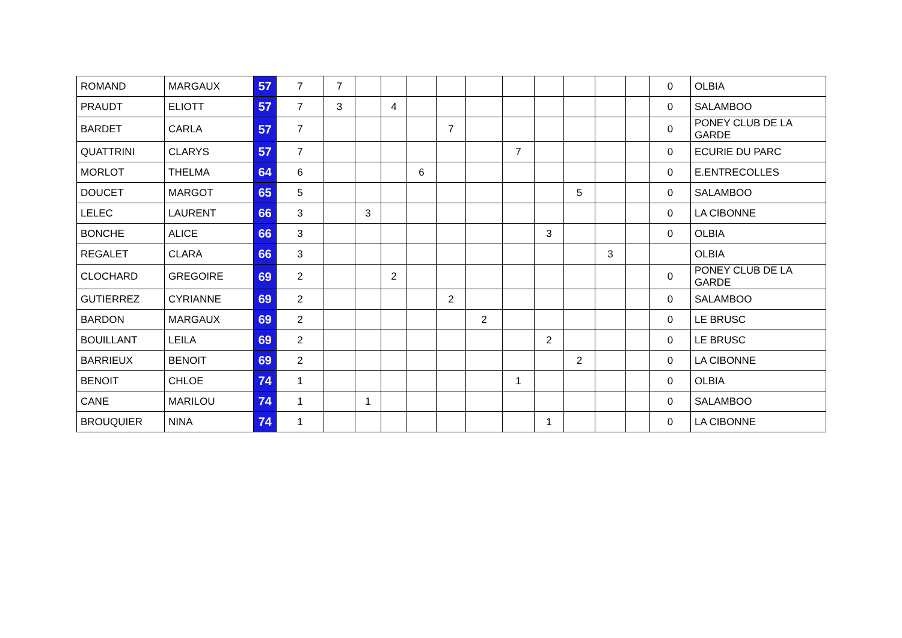| ROMAND | MARGAUX | 57 | 7 | 7 | | | | | | | | | | | 0 | OLBIA |
| PRAUDT | ELIOTT | 57 | 7 | 3 | | 4 | | | | | | | | | 0 | SALAMBOO |
| BARDET | CARLA | 57 | 7 | | | | | 7 | | | | | | | 0 | PONEY CLUB DE LA GARDE |
| QUATTRINI | CLARYS | 57 | 7 | | | | | | | 7 | | | | | 0 | ECURIE DU PARC |
| MORLOT | THELMA | 64 | 6 | | | | 6 | | | | | | | | 0 | E.ENTRECOLLES |
| DOUCET | MARGOT | 65 | 5 | | | | | | | | | 5 | | | 0 | SALAMBOO |
| LELEC | LAURENT | 66 | 3 | | 3 | | | | | | | | | | 0 | LA CIBONNE |
| BONCHE | ALICE | 66 | 3 | | | | | | | | 3 | | | | 0 | OLBIA |
| REGALET | CLARA | 66 | 3 | | | | | | | | | | 3 | | | OLBIA |
| CLOCHARD | GREGOIRE | 69 | 2 | | | 2 | | | | | | | | | 0 | PONEY CLUB DE LA GARDE |
| GUTIERREZ | CYRIANNE | 69 | 2 | | | | | 2 | | | | | | | 0 | SALAMBOO |
| BARDON | MARGAUX | 69 | 2 | | | | | | 2 | | | | | | 0 | LE BRUSC |
| BOUILLANT | LEILA | 69 | 2 | | | | | | | | 2 | | | | 0 | LE BRUSC |
| BARRIEUX | BENOIT | 69 | 2 | | | | | | | | | 2 | | | 0 | LA CIBONNE |
| BENOIT | CHLOE | 74 | 1 | | | | | | | 1 | | | | | 0 | OLBIA |
| CANE | MARILOU | 74 | 1 | | 1 | | | | | | | | | | 0 | SALAMBOO |
| BROUQUIER | NINA | 74 | 1 | | | | | | | | 1 | | | | 0 | LA CIBONNE |